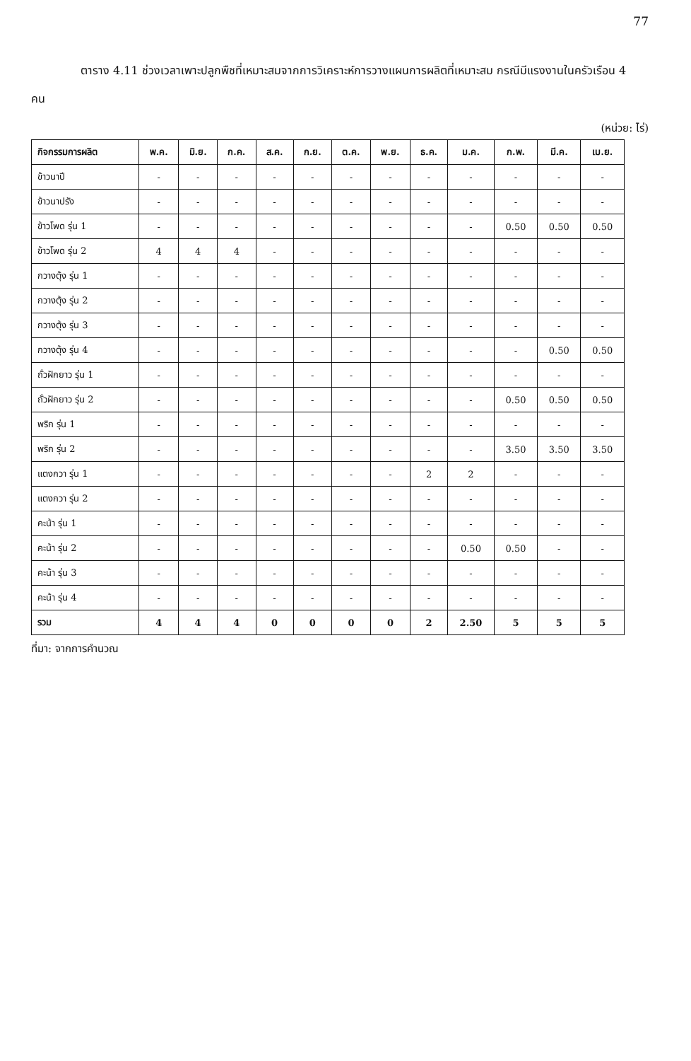77
ตาราง 4.11 ช่วงเวลาเพาะปลูกพืชที่เหมาะสมจากการวิเคราะห์การวางแผนการผลิตที่เหมาะสม กรณีมีแรงงานในครัวเรือน 4 คน
(หน่วย: ไร่)
| กิจกรรมการผลิต | พ.ค. | มิ.ย. | ก.ค. | ส.ค. | ก.ย. | ต.ค. | พ.ย. | ธ.ค. | ม.ค. | ก.พ. | มี.ค. | เม.ย. |
| --- | --- | --- | --- | --- | --- | --- | --- | --- | --- | --- | --- | --- |
| ข้าวนาปี | - | - | - | - | - | - | - | - | - | - | - | - |
| ข้าวนาปรัง | - | - | - | - | - | - | - | - | - | - | - | - |
| ข้าวโพด รุ่น 1 | - | - | - | - | - | - | - | - | - | 0.50 | 0.50 | 0.50 |
| ข้าวโพด รุ่น 2 | 4 | 4 | 4 | - | - | - | - | - | - | - | - | - |
| กวางตุ้ง รุ่น 1 | - | - | - | - | - | - | - | - | - | - | - | - |
| กวางตุ้ง รุ่น 2 | - | - | - | - | - | - | - | - | - | - | - | - |
| กวางตุ้ง รุ่น 3 | - | - | - | - | - | - | - | - | - | - | - | - |
| กวางตุ้ง รุ่น 4 | - | - | - | - | - | - | - | - | - | - | 0.50 | 0.50 |
| ถั่วฝักยาว รุ่น 1 | - | - | - | - | - | - | - | - | - | - | - | - |
| ถั่วฝักยาว รุ่น 2 | - | - | - | - | - | - | - | - | - | 0.50 | 0.50 | 0.50 |
| พริก รุ่น 1 | - | - | - | - | - | - | - | - | - | - | - | - |
| พริก รุ่น 2 | - | - | - | - | - | - | - | - | - | 3.50 | 3.50 | 3.50 |
| แตงกวา รุ่น 1 | - | - | - | - | - | - | - | 2 | 2 | - | - | - |
| แตงกวา รุ่น 2 | - | - | - | - | - | - | - | - | - | - | - | - |
| คะน้า รุ่น 1 | - | - | - | - | - | - | - | - | - | - | - | - |
| คะน้า รุ่น 2 | - | - | - | - | - | - | - | - | 0.50 | 0.50 | - | - |
| คะน้า รุ่น 3 | - | - | - | - | - | - | - | - | - | - | - | - |
| คะน้า รุ่น 4 | - | - | - | - | - | - | - | - | - | - | - | - |
| รวม | 4 | 4 | 4 | 0 | 0 | 0 | 0 | 2 | 2.50 | 5 | 5 | 5 |
ที่มา: จากการคำนวณ